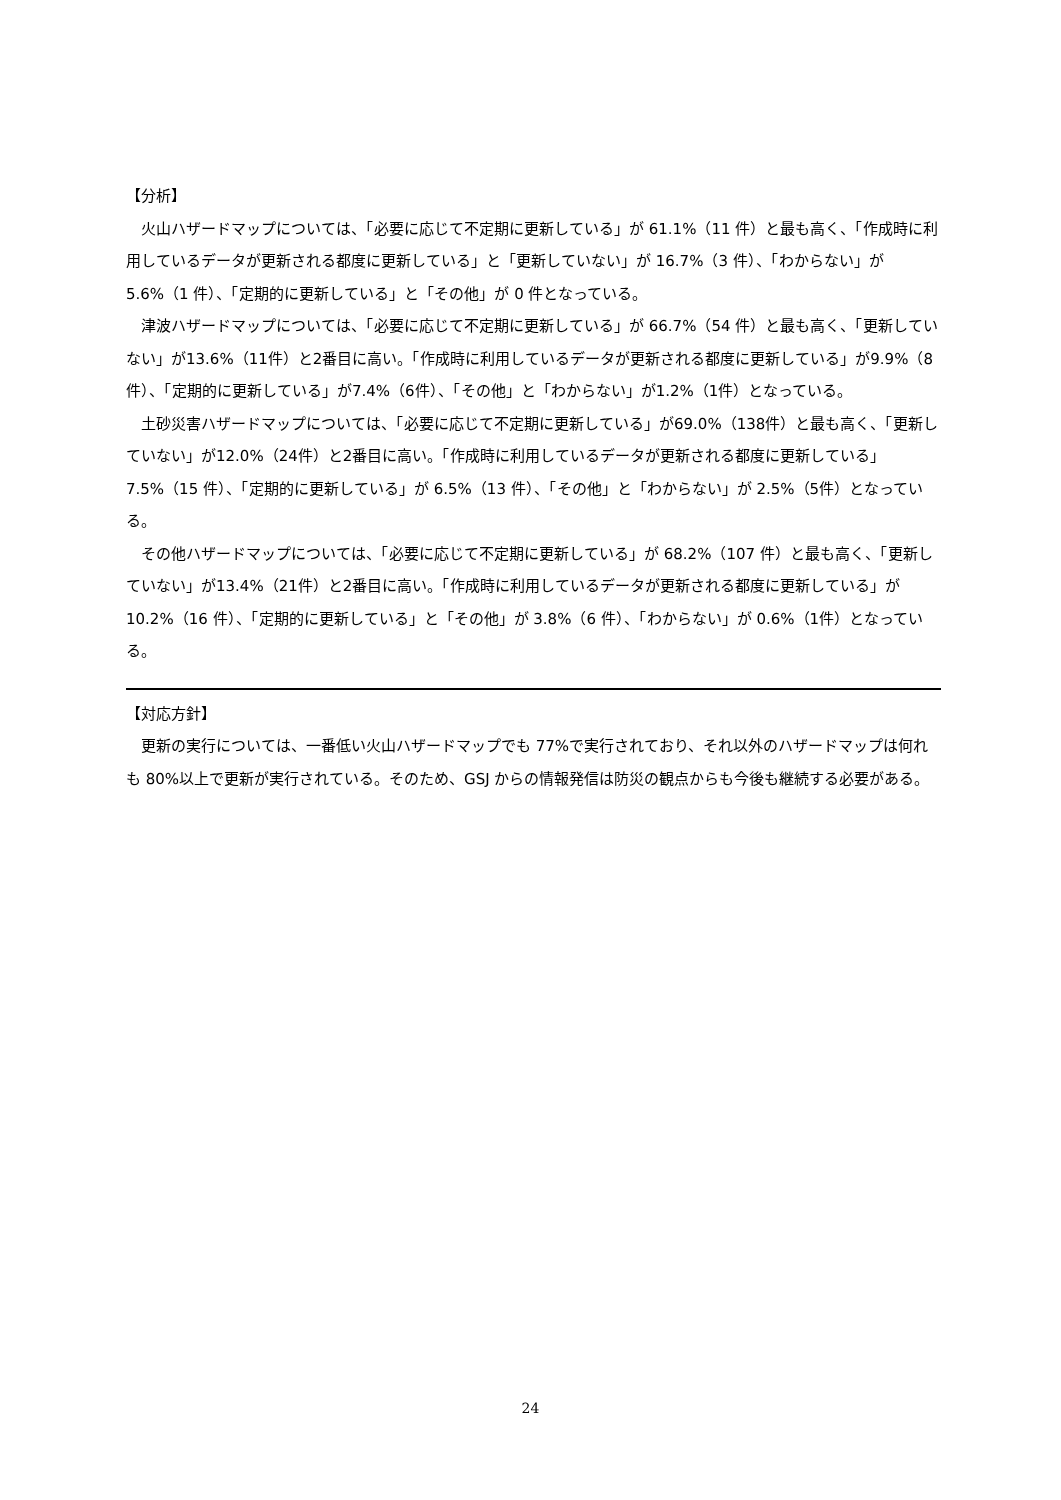【分析】
火山ハザードマップについては、「必要に応じて不定期に更新している」が 61.1%（11 件）と最も高く、「作成時に利用しているデータが更新される都度に更新している」と「更新していない」が 16.7%（3 件）、「わからない」が 5.6%（1 件）、「定期的に更新している」と「その他」が 0 件となっている。
津波ハザードマップについては、「必要に応じて不定期に更新している」が 66.7%（54 件）と最も高く、「更新していない」が13.6%（11件）と2番目に高い。「作成時に利用しているデータが更新される都度に更新している」が9.9%（8件）、「定期的に更新している」が7.4%（6件）、「その他」と「わからない」が1.2%（1件）となっている。
土砂災害ハザードマップについては、「必要に応じて不定期に更新している」が69.0%（138件）と最も高く、「更新していない」が12.0%（24件）と2番目に高い。「作成時に利用しているデータが更新される都度に更新している」7.5%（15 件）、「定期的に更新している」が 6.5%（13 件）、「その他」と「わからない」が 2.5%（5件）となっている。
その他ハザードマップについては、「必要に応じて不定期に更新している」が 68.2%（107 件）と最も高く、「更新していない」が13.4%（21件）と2番目に高い。「作成時に利用しているデータが更新される都度に更新している」が 10.2%（16 件）、「定期的に更新している」と「その他」が 3.8%（6 件）、「わからない」が 0.6%（1件）となっている。
【対応方針】
更新の実行については、一番低い火山ハザードマップでも 77%で実行されており、それ以外のハザードマップは何れも 80%以上で更新が実行されている。そのため、GSJ からの情報発信は防災の観点からも今後も継続する必要がある。
24